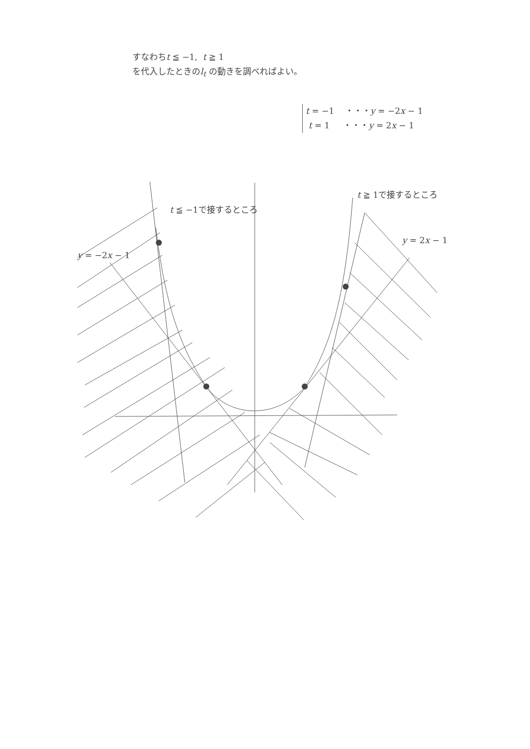すなわちt ≦ −1, t ≧ 1
を代入したときのl<sub>t</sub> の動きを調べればよい。
t = −1 ・・・y = −2x − 1
t = 1 ・・・y = 2x − 1
t ≦ −1で接するところ
t ≧ 1で接するところ
y = 2x − 1
y = −2x − 1